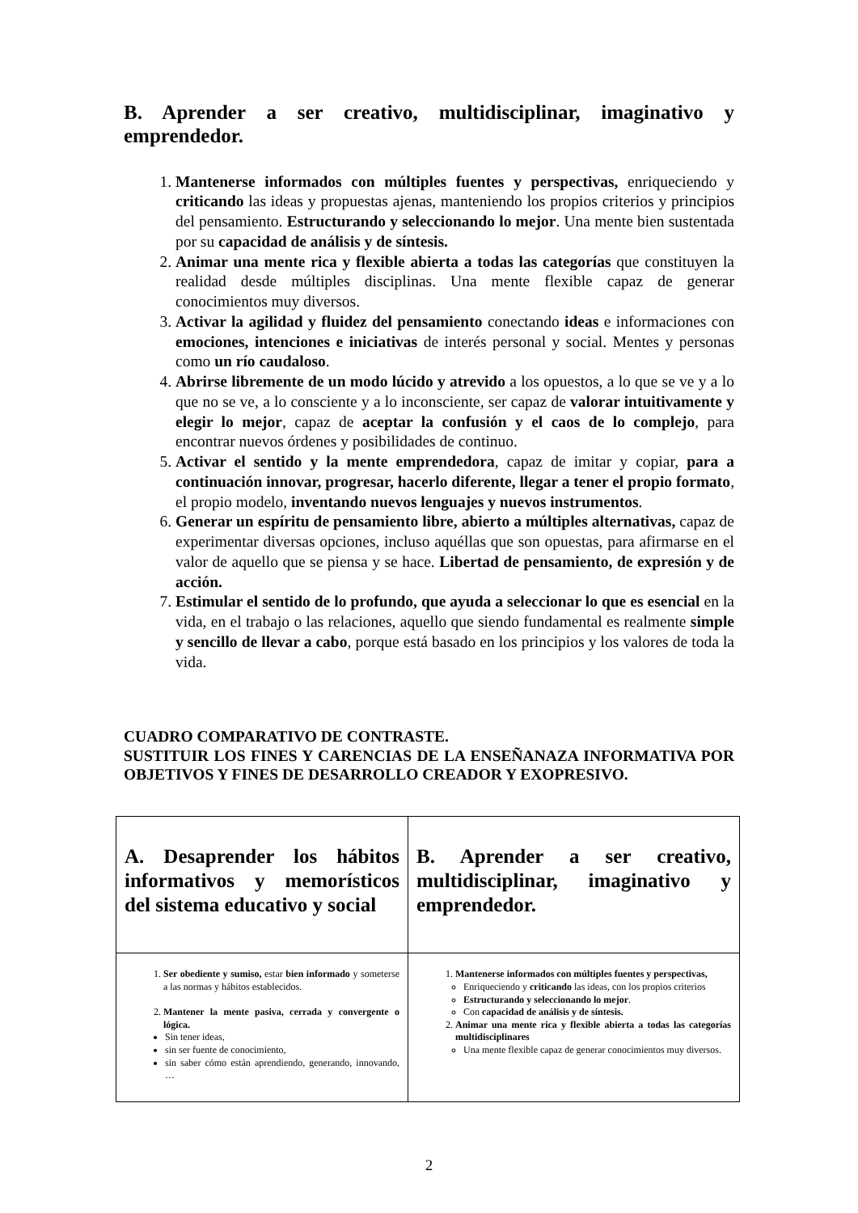B. Aprender a ser creativo, multidisciplinar, imaginativo y emprendedor.
1. Mantenerse informados con múltiples fuentes y perspectivas, enriqueciendo y criticando las ideas y propuestas ajenas, manteniendo los propios criterios y principios del pensamiento. Estructurando y seleccionando lo mejor. Una mente bien sustentada por su capacidad de análisis y de síntesis.
2. Animar una mente rica y flexible abierta a todas las categorías que constituyen la realidad desde múltiples disciplinas. Una mente flexible capaz de generar conocimientos muy diversos.
3. Activar la agilidad y fluidez del pensamiento conectando ideas e informaciones con emociones, intenciones e iniciativas de interés personal y social. Mentes y personas como un río caudaloso.
4. Abrirse libremente de un modo lúcido y atrevido a los opuestos, a lo que se ve y a lo que no se ve, a lo consciente y a lo inconsciente, ser capaz de valorar intuitivamente y elegir lo mejor, capaz de aceptar la confusión y el caos de lo complejo, para encontrar nuevos órdenes y posibilidades de continuo.
5. Activar el sentido y la mente emprendedora, capaz de imitar y copiar, para a continuación innovar, progresar, hacerlo diferente, llegar a tener el propio formato, el propio modelo, inventando nuevos lenguajes y nuevos instrumentos.
6. Generar un espíritu de pensamiento libre, abierto a múltiples alternativas, capaz de experimentar diversas opciones, incluso aquéllas que son opuestas, para afirmarse en el valor de aquello que se piensa y se hace. Libertad de pensamiento, de expresión y de acción.
7. Estimular el sentido de lo profundo, que ayuda a seleccionar lo que es esencial en la vida, en el trabajo o las relaciones, aquello que siendo fundamental es realmente simple y sencillo de llevar a cabo, porque está basado en los principios y los valores de toda la vida.
CUADRO COMPARATIVO DE CONTRASTE.
SUSTITUIR LOS FINES Y CARENCIAS DE LA ENSEÑANAZA INFORMATIVA POR OBJETIVOS Y FINES DE DESARROLLO CREADOR Y EXOPRESIVO.
| A. Desaprender los hábitos informativos y memorísticos del sistema educativo y social | B. Aprender a ser creativo, multidisciplinar, imaginativo y emprendedor. |
| 1. Ser obediente y sumiso, estar bien informado y someterse a las normas y hábitos establecidos. 2. Mantener la mente pasiva, cerrada y convergente o lógica. Sin tener ideas, sin ser fuente de conocimiento, sin saber cómo están aprendiendo, generando, innovando, … | 1. Mantenerse informados con múltiples fuentes y perspectivas, Enriqueciendo y criticando las ideas, con los propios criterios Estructurando y seleccionando lo mejor . Con capacidad de análisis y de síntesis. 2. Animar una mente rica y flexible abierta a todas las categorías multidisciplinares Una mente flexible capaz de generar conocimientos muy diversos. |
2